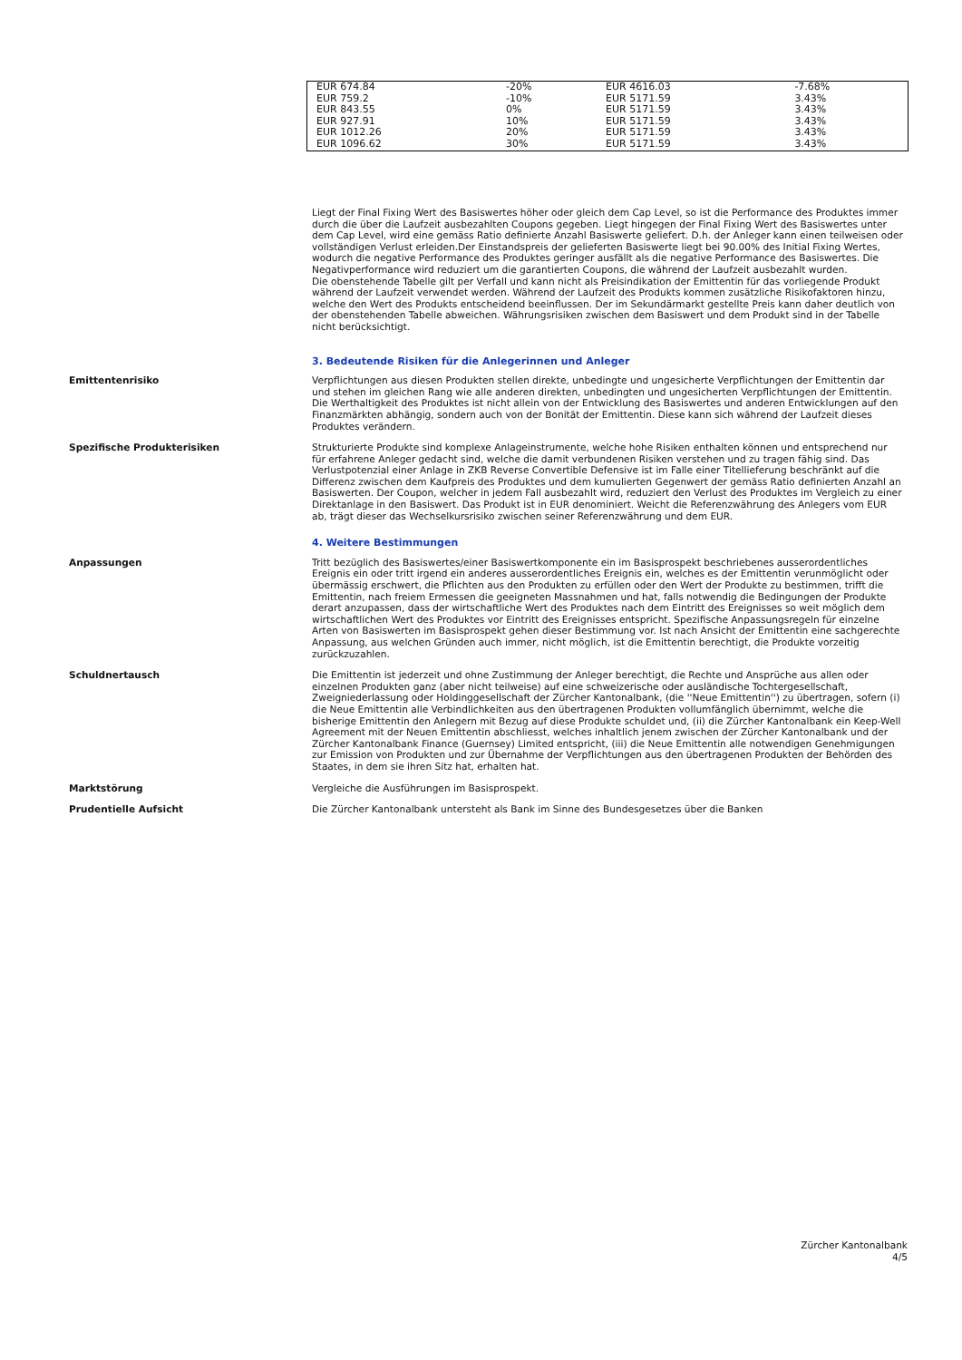| EUR 674.84 | -20% | EUR 4616.03 | -7.68% |
| EUR 759.2 | -10% | EUR 5171.59 | 3.43% |
| EUR 843.55 | 0% | EUR 5171.59 | 3.43% |
| EUR 927.91 | 10% | EUR 5171.59 | 3.43% |
| EUR 1012.26 | 20% | EUR 5171.59 | 3.43% |
| EUR 1096.62 | 30% | EUR 5171.59 | 3.43% |
Liegt der Final Fixing Wert des Basiswertes höher oder gleich dem Cap Level, so ist die Performance des Produktes immer durch die über die Laufzeit ausbezahlten Coupons gegeben. Liegt hingegen der Final Fixing Wert des Basiswertes unter dem Cap Level, wird eine gemäss Ratio definierte Anzahl Basiswerte geliefert. D.h. der Anleger kann einen teilweisen oder vollständigen Verlust erleiden.Der Einstandspreis der gelieferten Basiswerte liegt bei 90.00% des Initial Fixing Wertes, wodurch die negative Performance des Produktes geringer ausfällt als die negative Performance des Basiswertes. Die Negativperformance wird reduziert um die garantierten Coupons, die während der Laufzeit ausbezahlt wurden.
Die obenstehende Tabelle gilt per Verfall und kann nicht als Preisindikation der Emittentin für das vorliegende Produkt während der Laufzeit verwendet werden. Während der Laufzeit des Produkts kommen zusätzliche Risikofaktoren hinzu, welche den Wert des Produkts entscheidend beeinflussen. Der im Sekundärmarkt gestellte Preis kann daher deutlich von der obenstehenden Tabelle abweichen. Währungsrisiken zwischen dem Basiswert und dem Produkt sind in der Tabelle nicht berücksichtigt.
3. Bedeutende Risiken für die Anlegerinnen und Anleger
Emittentenrisiko Verpflichtungen aus diesen Produkten stellen direkte, unbedingte und ungesicherte Verpflichtungen der Emittentin dar und stehen im gleichen Rang wie alle anderen direkten, unbedingten und ungesicherten Verpflichtungen der Emittentin. Die Werthaltigkeit des Produktes ist nicht allein von der Entwicklung des Basiswertes und anderen Entwicklungen auf den Finanzmärkten abhängig, sondern auch von der Bonität der Emittentin. Diese kann sich während der Laufzeit dieses Produktes verändern.
Spezifische Produkterisiken Strukturierte Produkte sind komplexe Anlageinstrumente, welche hohe Risiken enthalten können und entsprechend nur für erfahrene Anleger gedacht sind, welche die damit verbundenen Risiken verstehen und zu tragen fähig sind. Das Verlustpotenzial einer Anlage in ZKB Reverse Convertible Defensive ist im Falle einer Titellieferung beschränkt auf die Differenz zwischen dem Kaufpreis des Produktes und dem kumulierten Gegenwert der gemäss Ratio definierten Anzahl an Basiswerten. Der Coupon, welcher in jedem Fall ausbezahlt wird, reduziert den Verlust des Produktes im Vergleich zu einer Direktanlage in den Basiswert. Das Produkt ist in EUR denominiert. Weicht die Referenzwährung des Anlegers vom EUR ab, trägt dieser das Wechselkursrisiko zwischen seiner Referenzwährung und dem EUR.
4. Weitere Bestimmungen
Anpassungen Tritt bezüglich des Basiswertes/einer Basiswertkomponente ein im Basisprospekt beschriebenes ausserordentliches Ereignis ein oder tritt irgend ein anderes ausserordentliches Ereignis ein, welches es der Emittentin verunmöglicht oder übermässig erschwert, die Pflichten aus den Produkten zu erfüllen oder den Wert der Produkte zu bestimmen, trifft die Emittentin, nach freiem Ermessen die geeigneten Massnahmen und hat, falls notwendig die Bedingungen der Produkte derart anzupassen, dass der wirtschaftliche Wert des Produktes nach dem Eintritt des Ereignisses so weit möglich dem wirtschaftlichen Wert des Produktes vor Eintritt des Ereignisses entspricht. Spezifische Anpassungsregeln für einzelne Arten von Basiswerten im Basisprospekt gehen dieser Bestimmung vor. Ist nach Ansicht der Emittentin eine sachgerechte Anpassung, aus welchen Gründen auch immer, nicht möglich, ist die Emittentin berechtigt, die Produkte vorzeitig zurückzuzahlen.
Schuldnertausch Die Emittentin ist jederzeit und ohne Zustimmung der Anleger berechtigt, die Rechte und Ansprüche aus allen oder einzelnen Produkten ganz (aber nicht teilweise) auf eine schweizerische oder ausländische Tochtergesellschaft, Zweigniederlassung oder Holdinggesellschaft der Zürcher Kantonalbank, (die ''Neue Emittentin'') zu übertragen, sofern (i) die Neue Emittentin alle Verbindlichkeiten aus den übertragenen Produkten vollumfänglich übernimmt, welche die bisherige Emittentin den Anlegern mit Bezug auf diese Produkte schuldet und, (ii) die Zürcher Kantonalbank ein Keep-Well Agreement mit der Neuen Emittentin abschliesst, welches inhaltlich jenem zwischen der Zürcher Kantonalbank und der Zürcher Kantonalbank Finance (Guernsey) Limited entspricht, (iii) die Neue Emittentin alle notwendigen Genehmigungen zur Emission von Produkten und zur Übernahme der Verpflichtungen aus den übertragenen Produkten der Behörden des Staates, in dem sie ihren Sitz hat, erhalten hat.
Marktstörung Vergleiche die Ausführungen im Basisprospekt.
Prudentielle Aufsicht Die Zürcher Kantonalbank untersteht als Bank im Sinne des Bundesgesetzes über die Banken
Zürcher Kantonalbank
4/5